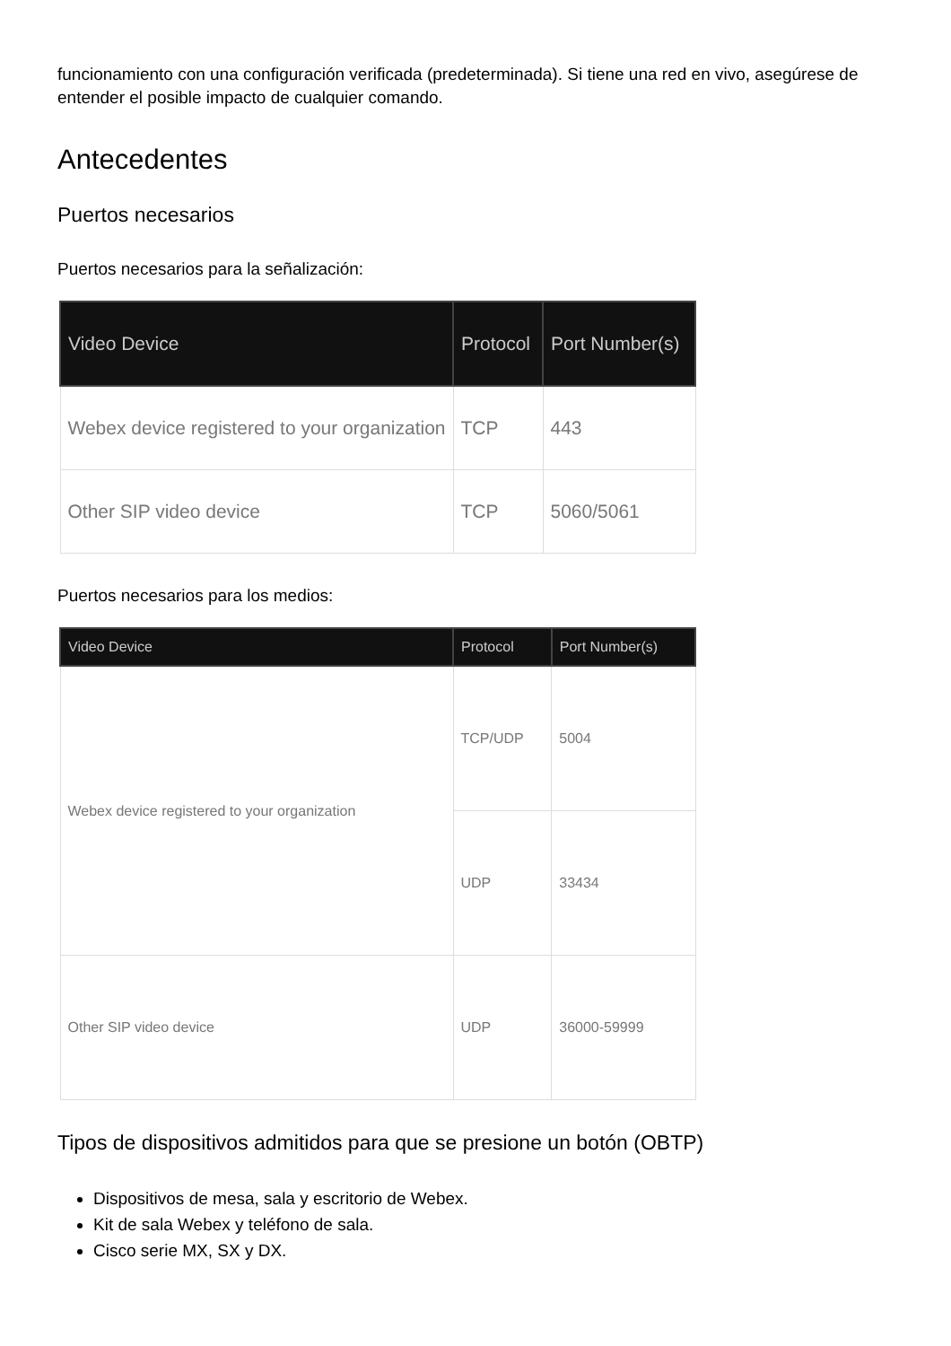funcionamiento con una configuración verificada (predeterminada). Si tiene una red en vivo, asegúrese de entender el posible impacto de cualquier comando.
Antecedentes
Puertos necesarios
Puertos necesarios para la señalización:
| Video Device | Protocol | Port Number(s) |
| --- | --- | --- |
| Webex device registered to your organization | TCP | 443 |
| Other SIP video device | TCP | 5060/5061 |
Puertos necesarios para los medios:
| Video Device | Protocol | Port Number(s) |
| --- | --- | --- |
| Webex device registered to your organization | TCP/UDP | 5004 |
| | UDP | 33434 |
| Other SIP video device | UDP | 36000-59999 |
Tipos de dispositivos admitidos para que se presione un botón (OBTP)
Dispositivos de mesa, sala y escritorio de Webex.
Kit de sala Webex y teléfono de sala.
Cisco serie MX, SX y DX.